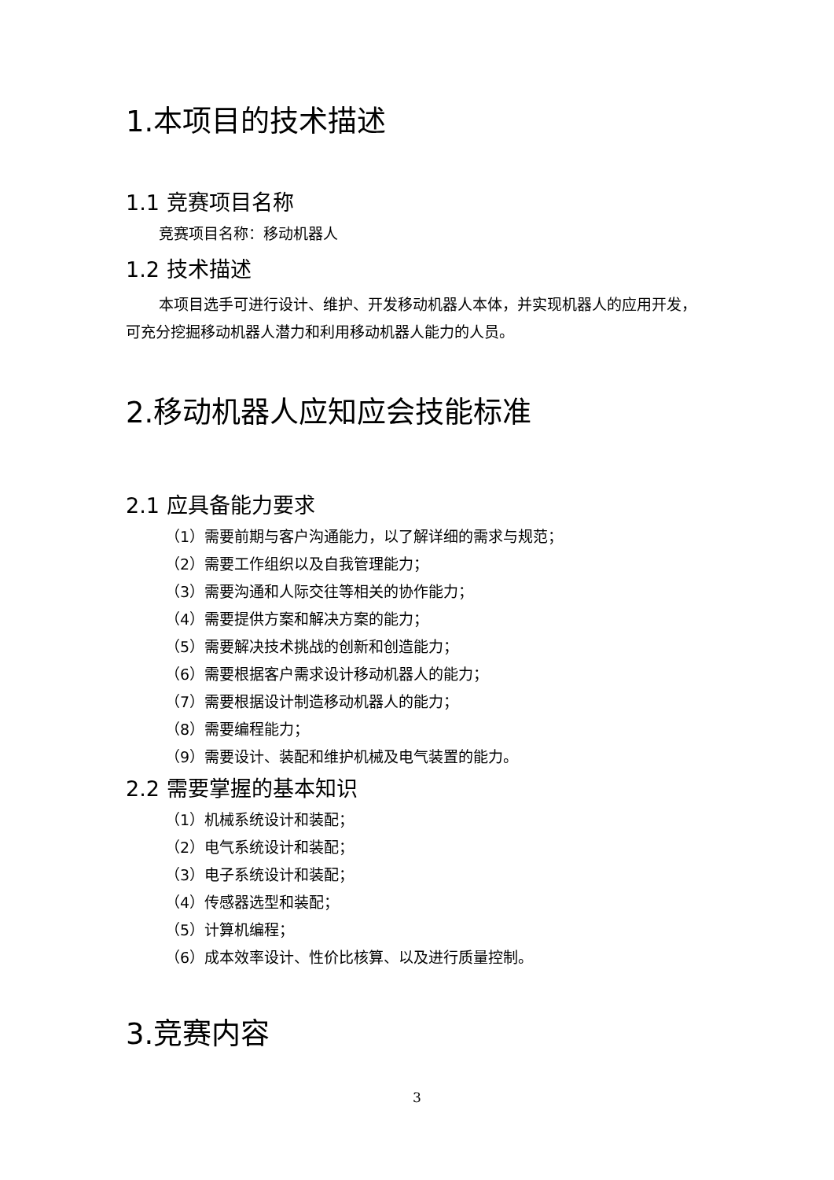1.本项目的技术描述
1.1 竞赛项目名称
竞赛项目名称：移动机器人
1.2 技术描述
本项目选手可进行设计、维护、开发移动机器人本体，并实现机器人的应用开发，可充分挖掘移动机器人潜力和利用移动机器人能力的人员。
2.移动机器人应知应会技能标准
2.1 应具备能力要求
（1）需要前期与客户沟通能力，以了解详细的需求与规范；
（2）需要工作组织以及自我管理能力；
（3）需要沟通和人际交往等相关的协作能力；
（4）需要提供方案和解决方案的能力；
（5）需要解决技术挑战的创新和创造能力；
（6）需要根据客户需求设计移动机器人的能力；
（7）需要根据设计制造移动机器人的能力；
（8）需要编程能力；
（9）需要设计、装配和维护机械及电气装置的能力。
2.2 需要掌握的基本知识
（1）机械系统设计和装配；
（2）电气系统设计和装配；
（3）电子系统设计和装配；
（4）传感器选型和装配；
（5）计算机编程；
（6）成本效率设计、性价比核算、以及进行质量控制。
3.竞赛内容
3